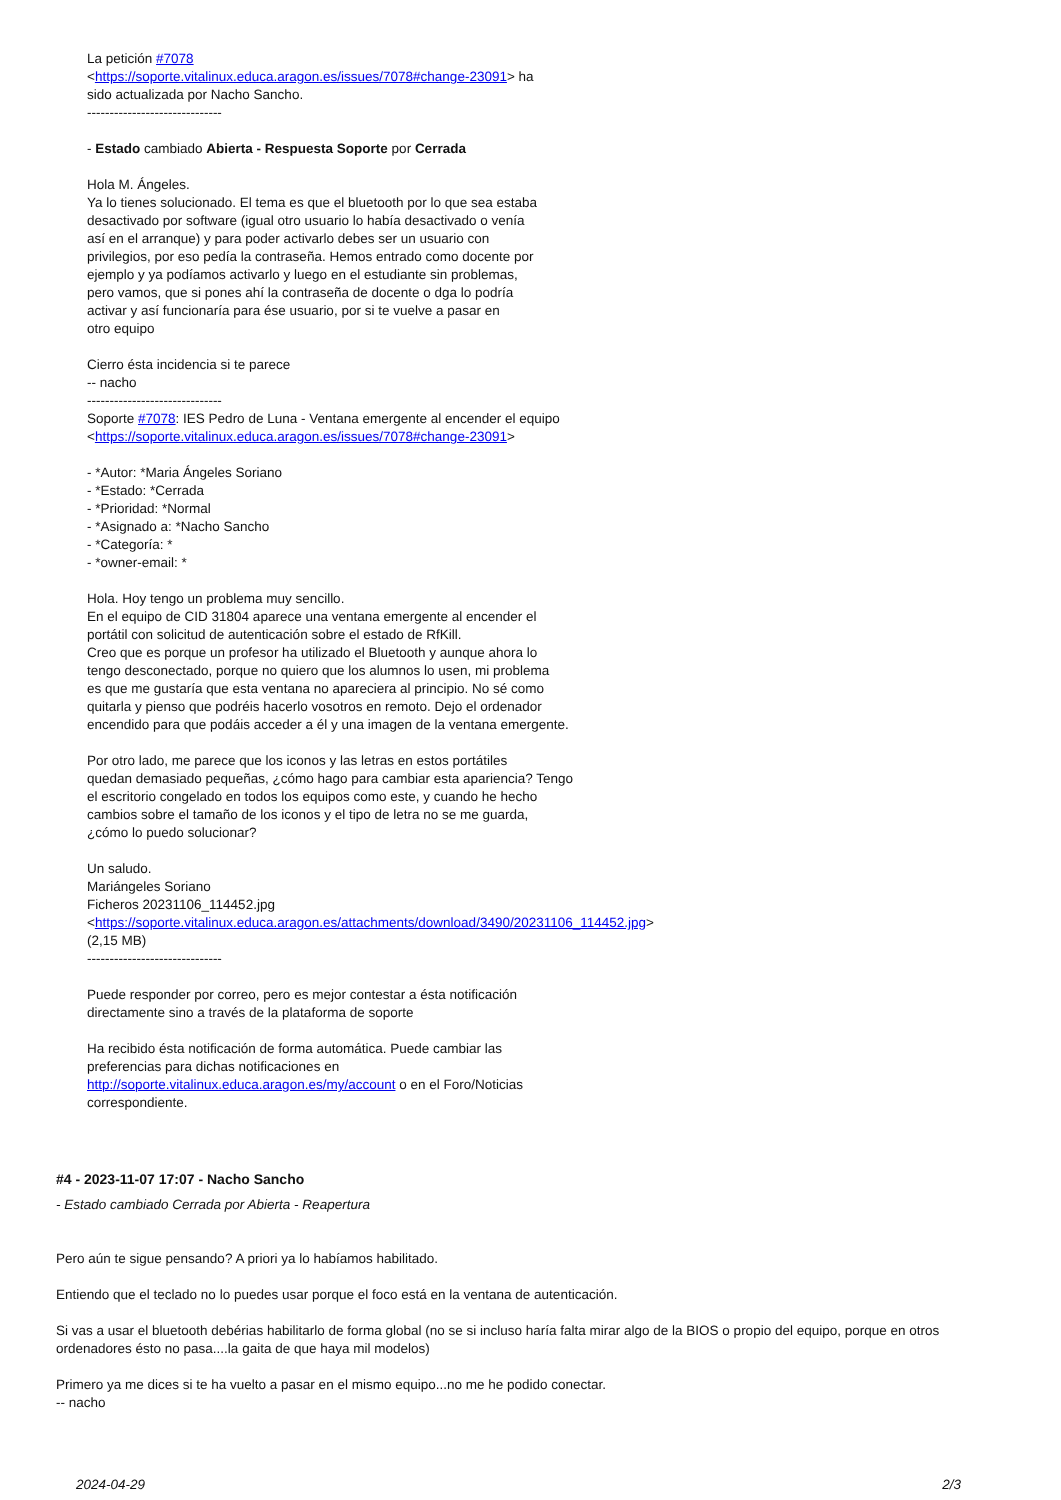La petición #7078
<https://soporte.vitalinux.educa.aragon.es/issues/7078#change-23091> ha
sido actualizada por Nacho Sancho.
------------------------------
- Estado cambiado Abierta - Respuesta Soporte por Cerrada
Hola M. Ángeles.
Ya lo tienes solucionado. El tema es que el bluetooth por lo que sea estaba
desactivado por software (igual otro usuario lo había desactivado o venía
así en el arranque) y para poder activarlo debes ser un usuario con
privilegios, por eso pedía la contraseña. Hemos entrado como docente por
ejemplo y ya podíamos activarlo y luego en el estudiante sin problemas,
pero vamos, que si pones ahí la contraseña de docente o dga lo podría
activar y así funcionaría para ése usuario, por si te vuelve a pasar en
otro equipo
Cierro ésta incidencia si te parece
-- nacho
------------------------------
Soporte #7078: IES Pedro de Luna - Ventana emergente al encender el equipo
<https://soporte.vitalinux.educa.aragon.es/issues/7078#change-23091>
- *Autor: *Maria Ángeles Soriano
- *Estado: *Cerrada
- *Prioridad: *Normal
- *Asignado a: *Nacho Sancho
- *Categoría: *
- *owner-email: *
Hola. Hoy tengo un problema muy sencillo.
En el equipo de CID 31804 aparece una ventana emergente al encender el
portátil con solicitud de autenticación sobre el estado de RfKill.
Creo que es porque un profesor ha utilizado el Bluetooth y aunque ahora lo
tengo desconectado, porque no quiero que los alumnos lo usen, mi problema
es que me gustaría que esta ventana no apareciera al principio. No sé como
quitarla y pienso que podréis hacerlo vosotros en remoto. Dejo el ordenador
encendido para que podáis acceder a él y una imagen de la ventana emergente.
Por otro lado, me parece que los iconos y las letras en estos portátiles
quedan demasiado pequeñas, ¿cómo hago para cambiar esta apariencia? Tengo
el escritorio congelado en todos los equipos como este, y cuando he hecho
cambios sobre el tamaño de los iconos y el tipo de letra no se me guarda,
¿cómo lo puedo solucionar?
Un saludo.
Mariángeles Soriano
Ficheros 20231106_114452.jpg
<https://soporte.vitalinux.educa.aragon.es/attachments/download/3490/20231106_114452.jpg>
(2,15 MB)
------------------------------
Puede responder por correo, pero es mejor contestar a ésta notificación
directamente sino a través de la plataforma de soporte
Ha recibido ésta notificación de forma automática. Puede cambiar las
preferencias para dichas notificaciones en
http://soporte.vitalinux.educa.aragon.es/my/account o en el Foro/Noticias
correspondiente.
#4 - 2023-11-07 17:07 - Nacho Sancho
- Estado cambiado Cerrada por Abierta - Reapertura
Pero aún te sigue pensando? A priori ya lo habíamos habilitado.
Entiendo que el teclado no lo puedes usar porque el foco está en la ventana de autenticación.
Si vas a usar el bluetooth debérias habilitarlo de forma global (no se si incluso haría falta mirar algo de la BIOS o propio del equipo, porque en otros ordenadores ésto no pasa....la gaita de que haya mil modelos)
Primero ya me dices si te ha vuelto a pasar en el mismo equipo...no me he podido conectar.
-- nacho
2024-04-29 2/3